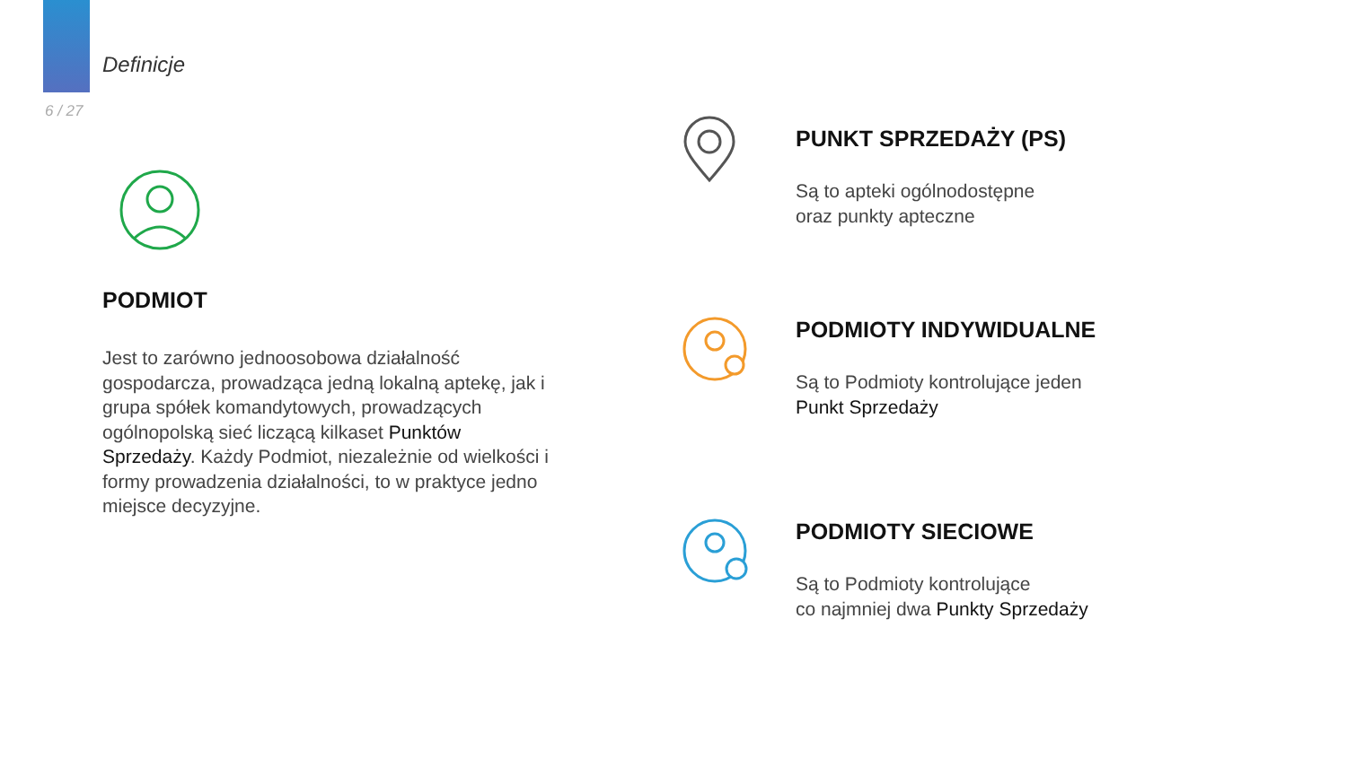Definicje
6 / 27
PODMIOT
Jest to zarówno jednoosobowa działalność gospodarcza, prowadząca jedną lokalną aptekę, jak i grupa spółek komandytowych, prowadzących ogólnopolską sieć liczącą kilkaset Punktów Sprzedaży. Każdy Podmiot, niezależnie od wielkości i formy prowadzenia działalności, to w praktyce jedno miejsce decyzyjne.
PUNKT SPRZEDAŻY (PS)
Są to apteki ogólnodostępne
oraz punkty apteczne
PODMIOTY INDYWIDUALNE
Są to Podmioty kontrolujące jeden
Punkt Sprzedaży
PODMIOTY SIECIOWE
Są to Podmioty kontrolujące
co najmniej dwa Punkty Sprzedaży